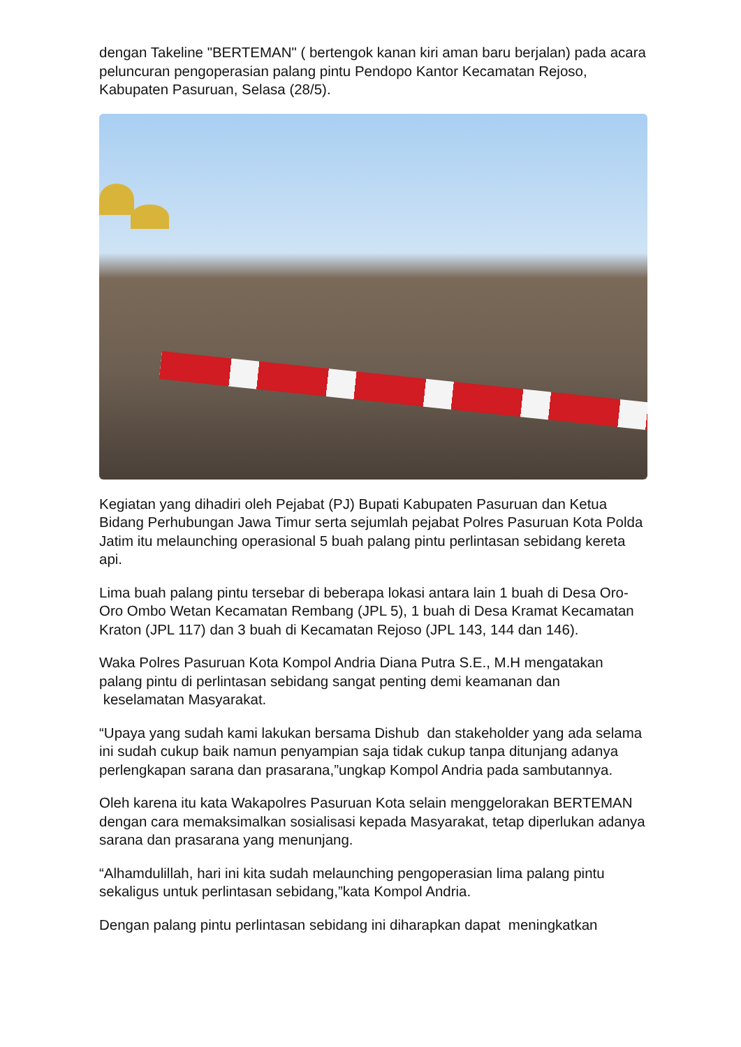dengan Takeline "BERTEMAN" ( bertengok kanan kiri aman baru berjalan) pada acara peluncuran pengoperasian palang pintu Pendopo Kantor Kecamatan Rejoso, Kabupaten Pasuruan, Selasa (28/5).
Kegiatan yang dihadiri oleh Pejabat (PJ) Bupati Kabupaten Pasuruan dan Ketua Bidang Perhubungan Jawa Timur serta sejumlah pejabat Polres Pasuruan Kota Polda Jatim itu melaunching operasional 5 buah palang pintu perlintasan sebidang kereta api.
Lima buah palang pintu tersebar di beberapa lokasi antara lain 1 buah di Desa Oro-Oro Ombo Wetan Kecamatan Rembang (JPL 5), 1 buah di Desa Kramat Kecamatan Kraton (JPL 117) dan 3 buah di Kecamatan Rejoso (JPL 143, 144 dan 146).
Waka Polres Pasuruan Kota Kompol Andria Diana Putra S.E., M.H mengatakan palang pintu di perlintasan sebidang sangat penting demi keamanan dan keselamatan Masyarakat.
“Upaya yang sudah kami lakukan bersama Dishub dan stakeholder yang ada selama ini sudah cukup baik namun penyampian saja tidak cukup tanpa ditunjang adanya perlengkapan sarana dan prasarana,”ungkap Kompol Andria pada sambutannya.
Oleh karena itu kata Wakapolres Pasuruan Kota selain menggelorakan BERTEMAN dengan cara memaksimalkan sosialisasi kepada Masyarakat, tetap diperlukan adanya sarana dan prasarana yang menunjang.
“Alhamdulillah, hari ini kita sudah melaunching pengoperasian lima palang pintu sekaligus untuk perlintasan sebidang,”kata Kompol Andria.
Dengan palang pintu perlintasan sebidang ini diharapkan dapat meningkatkan